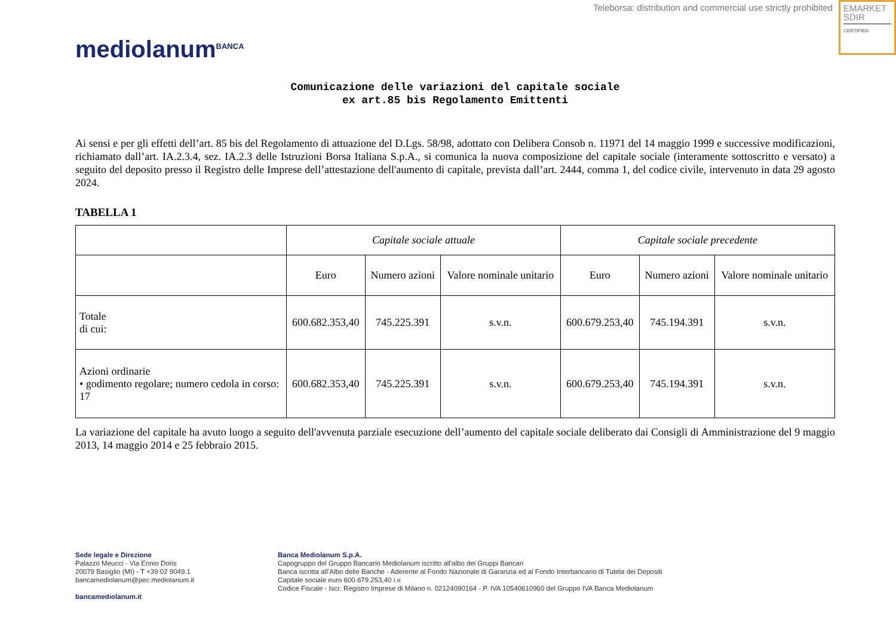Teleborsa: distribution and commercial use strictly prohibited
EMARKET
SDIR
CERTIFIED
mediolanum<sup>BANCA</sup>
Comunicazione delle variazioni del capitale sociale
ex art.85 bis Regolamento Emittenti
Ai sensi e per gli effetti dell’art. 85 bis del Regolamento di attuazione del D.Lgs. 58/98, adottato con Delibera Consob n. 11971 del 14 maggio 1999 e successive modificazioni, richiamato dall’art. IA.2.3.4, sez. IA.2.3 delle Istruzioni Borsa Italiana S.p.A., si comunica la nuova composizione del capitale sociale (interamente sottoscritto e versato) a seguito del deposito presso il Registro delle Imprese dell’attestazione dell'aumento di capitale, prevista dall’art. 2444, comma 1, del codice civile, intervenuto in data 29 agosto 2024.
TABELLA 1
| | Capitale sociale attuale | | | Capitale sociale precedente | | |
| --- | --- | --- | --- | --- | --- | --- |
| | Euro | Numero azioni | Valore nominale unitario | Euro | Numero azioni | Valore nominale unitario |
| Totale di cui: | 600.682.353,40 | 745.225.391 | s.v.n. | 600.679.253,40 | 745.194.391 | s.v.n. |
| Azioni ordinarie • godimento regolare; numero cedola in corso: 17 | 600.682.353,40 | 745.225.391 | s.v.n. | 600.679.253,40 | 745.194.391 | s.v.n. |
La variazione del capitale ha avuto luogo a seguito dell'avvenuta parziale esecuzione dell’aumento del capitale sociale deliberato dai Consigli di Amministrazione del 9 maggio 2013, 14 maggio 2014 e 25 febbraio 2015.
Sede legale e Direzione
Palazzo Meucci - Via Ennio Doris
20079 Basiglio (MI) - T +39 02 9049.1
bancamediolanum@pec.mediolanum.it
bancamediolanum.it
Banca Mediolanum S.p.A.
Capogruppo del Gruppo Bancario Mediolanum iscritto all'albo dei Gruppi Bancari
Banca iscritta all’Albo delle Banche - Aderente al Fondo Nazionale di Garanzia ed al Fondo Interbancario di Tutela dei Depositi
Capitale sociale euro 600.679.253,40 i.v.
Codice Fiscale - Iscr. Registro Imprese di Milano n. 02124090164 - P. IVA 10540610960 del Gruppo IVA Banca Mediolanum